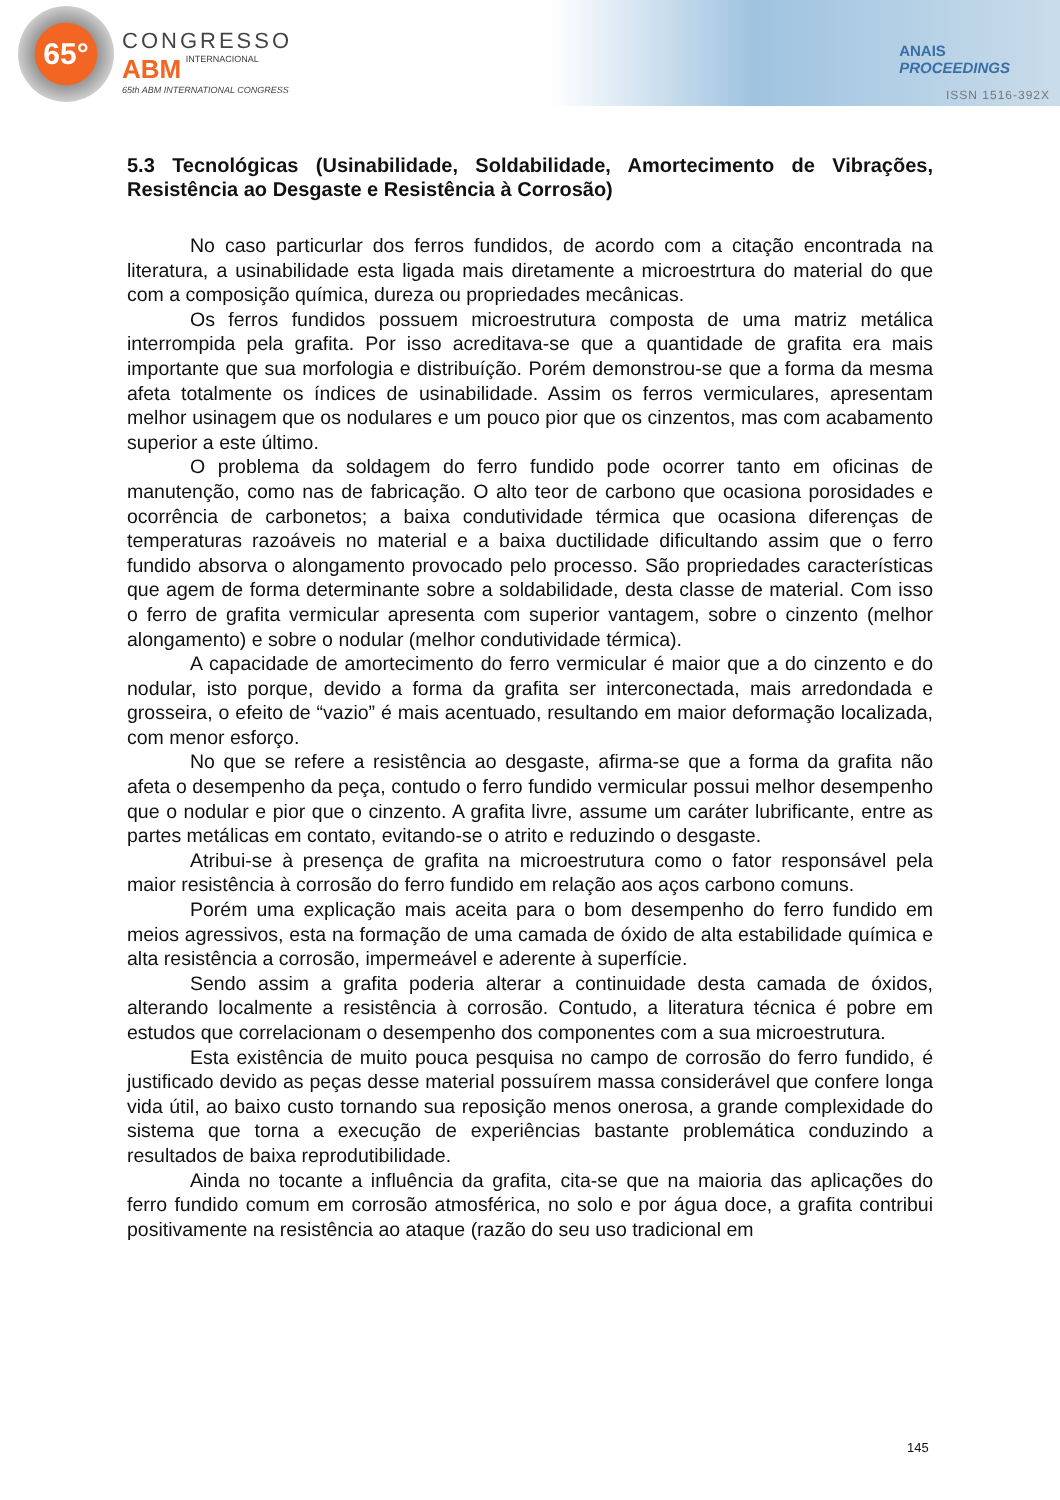65°
CONGRESSO
ABM INTERNACIONAL
65th ABM INTERNATIONAL CONGRESS
ANAIS
PROCEEDINGS
ISSN 1516-392X
5.3 Tecnológicas (Usinabilidade, Soldabilidade, Amortecimento de Vibrações, Resistência ao Desgaste e Resistência à Corrosão)
No caso particurlar dos ferros fundidos, de acordo com a citação encontrada na literatura, a usinabilidade esta ligada mais diretamente a microestrtura do material do que com a composição química, dureza ou propriedades mecânicas.
Os ferros fundidos possuem microestrutura composta de uma matriz metálica interrompida pela grafita. Por isso acreditava-se que a quantidade de grafita era mais importante que sua morfologia e distribuíção. Porém demonstrou-se que a forma da mesma afeta totalmente os índices de usinabilidade. Assim os ferros vermiculares, apresentam melhor usinagem que os nodulares e um pouco pior que os cinzentos, mas com acabamento superior a este último.
O problema da soldagem do ferro fundido pode ocorrer tanto em oficinas de manutenção, como nas de fabricação. O alto teor de carbono que ocasiona porosidades e ocorrência de carbonetos; a baixa condutividade térmica que ocasiona diferenças de temperaturas razoáveis no material e a baixa ductilidade dificultando assim que o ferro fundido absorva o alongamento provocado pelo processo. São propriedades características que agem de forma determinante sobre a soldabilidade, desta classe de material. Com isso o ferro de grafita vermicular apresenta com superior vantagem, sobre o cinzento (melhor alongamento) e sobre o nodular (melhor condutividade térmica).
A capacidade de amortecimento do ferro vermicular é maior que a do cinzento e do nodular, isto porque, devido a forma da grafita ser interconectada, mais arredondada e grosseira, o efeito de “vazio” é mais acentuado, resultando em maior deformação localizada, com menor esforço.
No que se refere a resistência ao desgaste, afirma-se que a forma da grafita não afeta o desempenho da peça, contudo o ferro fundido vermicular possui melhor desempenho que o nodular e pior que o cinzento. A grafita livre, assume um caráter lubrificante, entre as partes metálicas em contato, evitando-se o atrito e reduzindo o desgaste.
Atribui-se à presença de grafita na microestrutura como o fator responsável pela maior resistência à corrosão do ferro fundido em relação aos aços carbono comuns.
Porém uma explicação mais aceita para o bom desempenho do ferro fundido em meios agressivos, esta na formação de uma camada de óxido de alta estabilidade química e alta resistência a corrosão, impermeável e aderente à superfície.
Sendo assim a grafita poderia alterar a continuidade desta camada de óxidos, alterando localmente a resistência à corrosão. Contudo, a literatura técnica é pobre em estudos que correlacionam o desempenho dos componentes com a sua microestrutura.
Esta existência de muito pouca pesquisa no campo de corrosão do ferro fundido, é justificado devido as peças desse material possuírem massa considerável que confere longa vida útil, ao baixo custo tornando sua reposição menos onerosa, a grande complexidade do sistema que torna a execução de experiências bastante problemática conduzindo a resultados de baixa reprodutibilidade.
Ainda no tocante a influência da grafita, cita-se que na maioria das aplicações do ferro fundido comum em corrosão atmosférica, no solo e por água doce, a grafita contribui positivamente na resistência ao ataque (razão do seu uso tradicional em
145